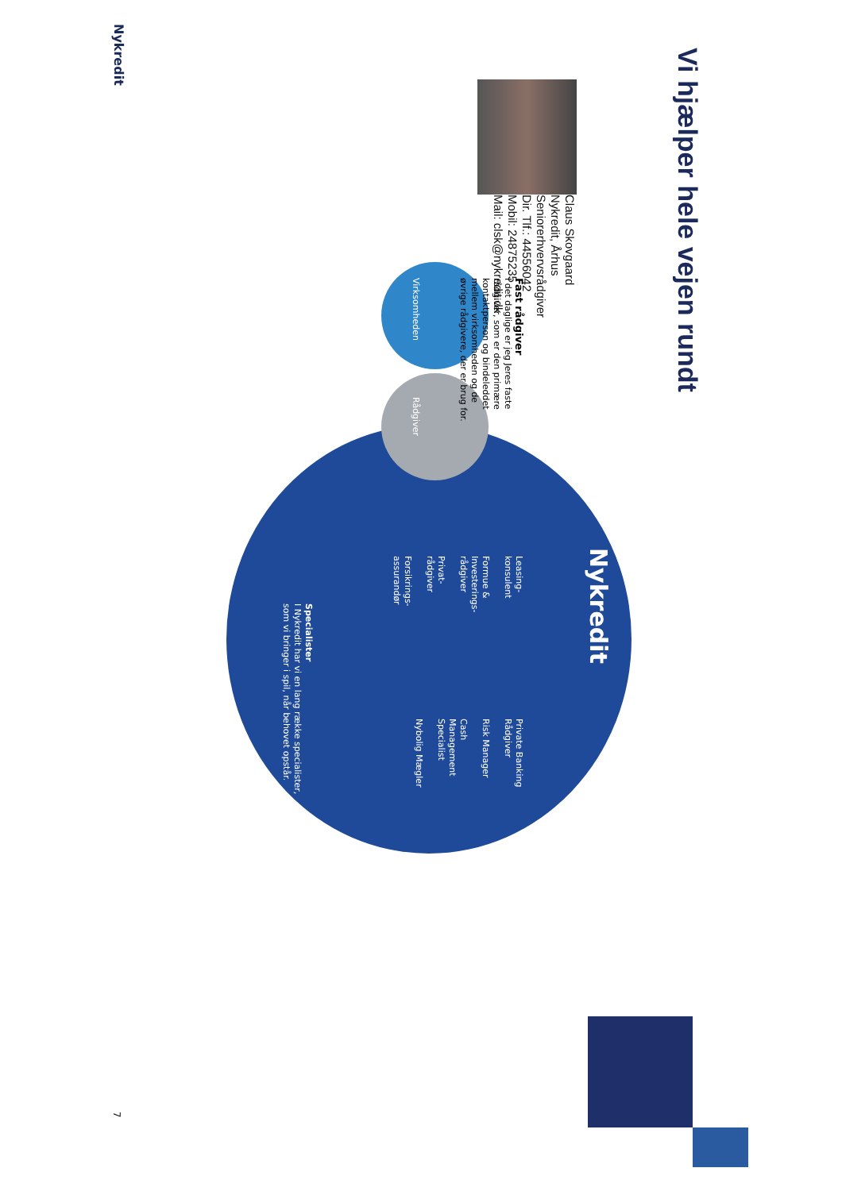Vi hjælper hele vejen rundt
Claus Skovgaard
Nykredit, Århus
Seniorerhvervsrådgiver
Dir. Tlf.: 44556042
Mobil: 24875235
Mail: clsk@nykredit.dk
Virksomheden
Rådgiver
Fast rådgiver
I det daglige er jeg Jeres faste
rådgiver, som er den primære
kontaktperson og bindeleddet
mellem virksomheden og de
øvrige rådgivere, der er brug for.
Nykredit
Leasing-
konsulent
Formue &
Investerings-
rådgiver
Privat-
rådgiver
Forsikrings-
assurandør
Private Banking
Rådgiver
Risk Manager
Cash
Management
Specialist
Nybolig Mægler
Specialister
I Nykredit har vi en lang række specialister,
som vi bringer i spil, når behovet opstår.
Nykredit
7